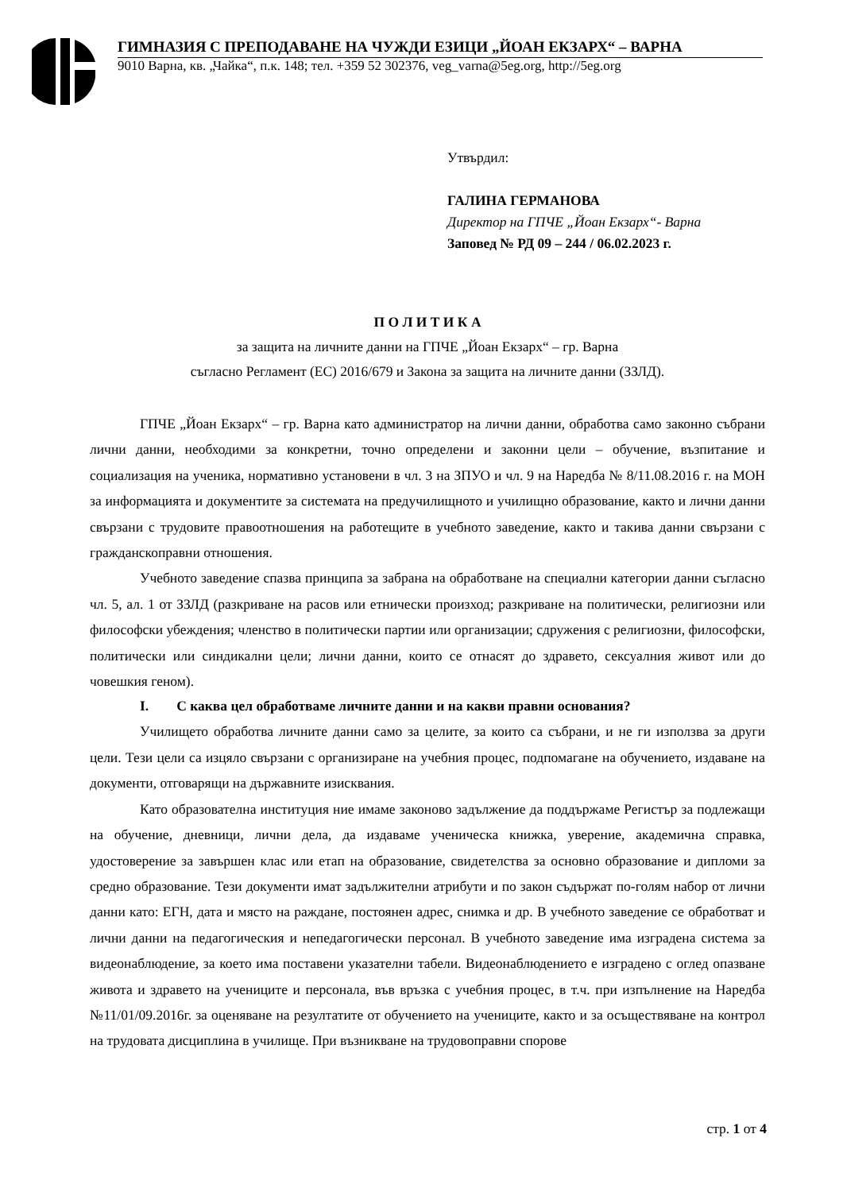ГИМНАЗИЯ С ПРЕПОДАВАНЕ НА ЧУЖДИ ЕЗИЦИ „ЙОАН ЕКЗАРХ“ – ВАРНА
9010 Варна, кв. „Чайка“, п.к. 148; тел. +359 52 302376, veg_varna@5eg.org, http://5eg.org
Утвърдил:
ГАЛИНА ГЕРМАНОВА
Директор на ГПЧЕ „Йоан Екзарх“- Варна
Заповед № РД 09 – 244 / 06.02.2023 г.
П О Л И Т И К А
за защита на личните данни на ГПЧЕ „Йоан Екзарх“ – гр. Варна
съгласно Регламент (ЕС) 2016/679 и Закона за защита на личните данни (ЗЗЛД).
ГПЧЕ „Йоан Екзарх“ – гр. Варна като администратор на лични данни, обработва само законно събрани лични данни, необходими за конкретни, точно определени и законни цели – обучение, възпитание и социализация на ученика, нормативно установени в чл. 3 на ЗПУО и чл. 9 на Наредба № 8/11.08.2016 г. на МОН за информацията и документите за системата на предучилищното и училищно образование, както и лични данни свързани с трудовите правоотношения на работещите в учебното заведение, както и такива данни свързани с гражданскоправни отношения.
Учебното заведение спазва принципа за забрана на обработване на специални категории данни съгласно чл. 5, ал. 1 от ЗЗЛД (разкриване на расов или етнически произход; разкриване на политически, религиозни или философски убеждения; членство в политически партии или организации; сдружения с религиозни, философски, политически или синдикални цели; лични данни, които се отнасят до здравето, сексуалния живот или до човешкия геном).
I. С каква цел обработваме личните данни и на какви правни основания?
Училището обработва личните данни само за целите, за които са събрани, и не ги използва за други цели. Тези цели са изцяло свързани с организиране на учебния процес, подпомагане на обучението, издаване на документи, отговарящи на държавните изисквания.
Като образователна институция ние имаме законово задължение да поддържаме Регистър за подлежащи на обучение, дневници, лични дела, да издаваме ученическа книжка, уверение, академична справка, удостоверение за завършен клас или етап на образование, свидетелства за основно образование и дипломи за средно образование. Тези документи имат задължителни атрибути и по закон съдържат по-голям набор от лични данни като: ЕГН, дата и място на раждане, постоянен адрес, снимка и др. В учебното заведение се обработват и лични данни на педагогическия и непедагогически персонал. В учебното заведение има изградена система за видеонаблюдение, за което има поставени указателни табели. Видеонаблюдението е изградено с оглед опазване живота и здравето на учениците и персонала, във връзка с учебния процес, в т.ч. при изпълнение на Наредба №11/01/09.2016г. за оценяване на резултатите от обучението на учениците, както и за осъществяване на контрол на трудовата дисциплина в училище. При възникване на трудовоправни спорове
стр. 1 от 4